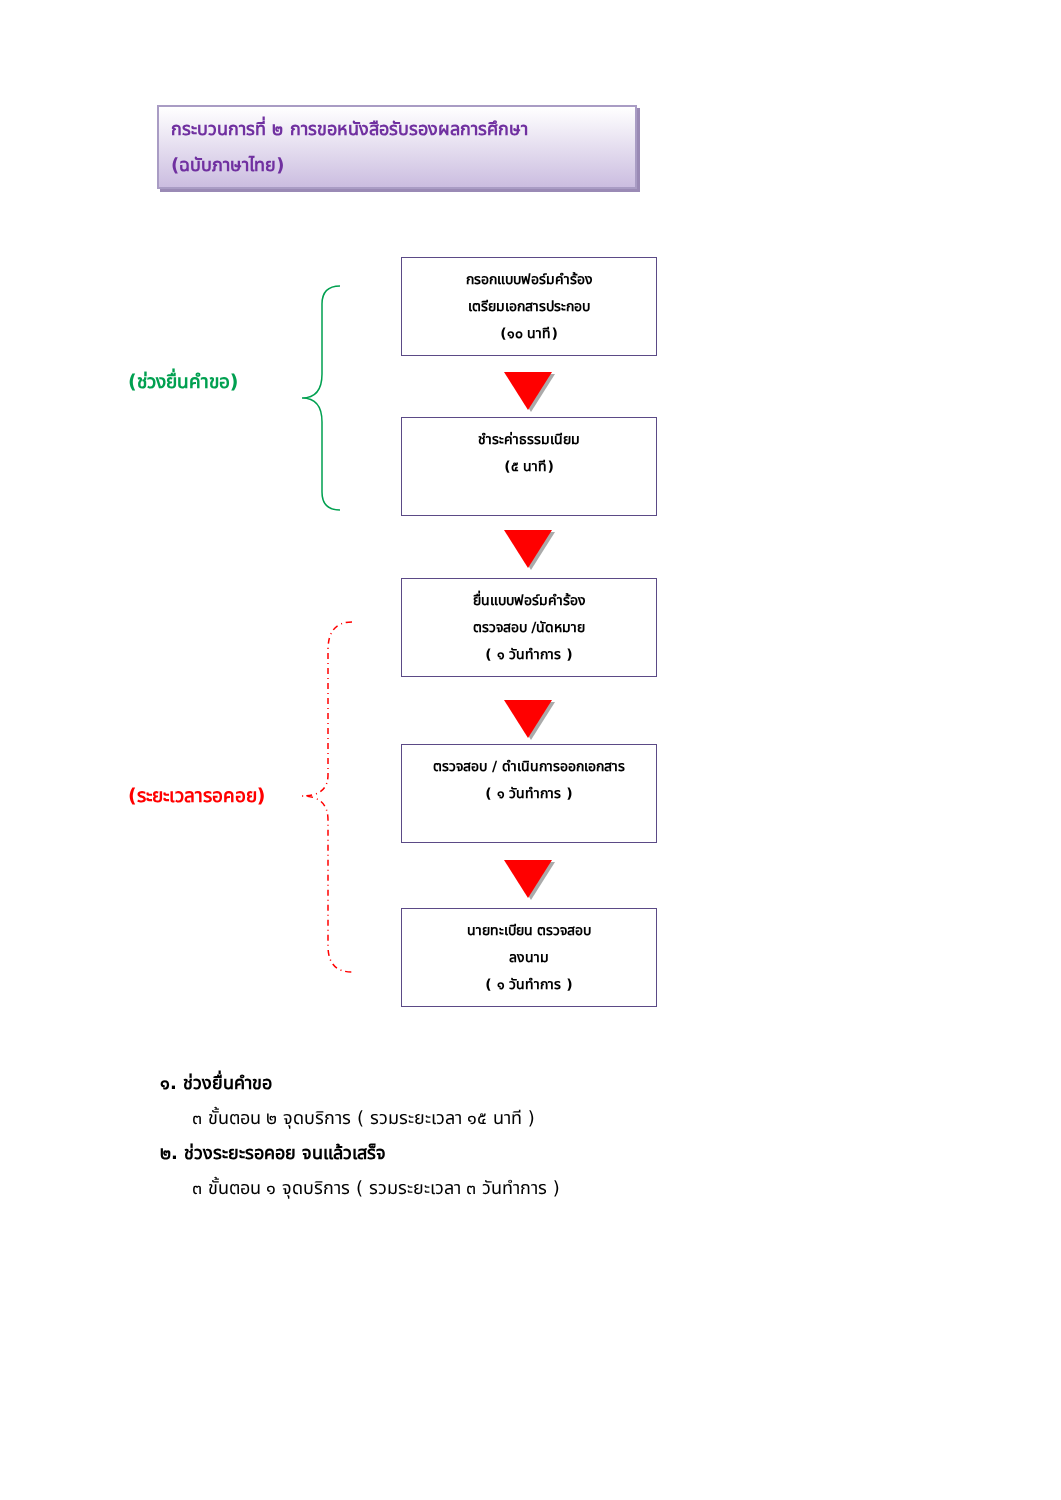กระบวนการที่ ๒ การขอหนังสือรับรองผลการศึกษา
(ฉบับภาษาไทย)
(ช่วงยื่นคำขอ)
กรอกแบบฟอร์มคำร้อง
เตรียมเอกสารประกอบ
(๑๐ นาที)
ชำระค่าธรรมเนียม
(๕ นาที)
(ระยะเวลารอคอย)
ยื่นแบบฟอร์มคำร้อง
ตรวจสอบ /นัดหมาย
( ๑ วันทำการ )
ตรวจสอบ / ดำเนินการออกเอกสาร
( ๑ วันทำการ )
นายทะเบียน ตรวจสอบ
ลงนาม
( ๑ วันทำการ )
๑. ช่วงยื่นคำขอ
๓ ขั้นตอน ๒ จุดบริการ ( รวมระยะเวลา ๑๕ นาที )
๒. ช่วงระยะรอคอย จนแล้วเสร็จ
๓ ขั้นตอน ๑ จุดบริการ ( รวมระยะเวลา ๓ วันทำการ )